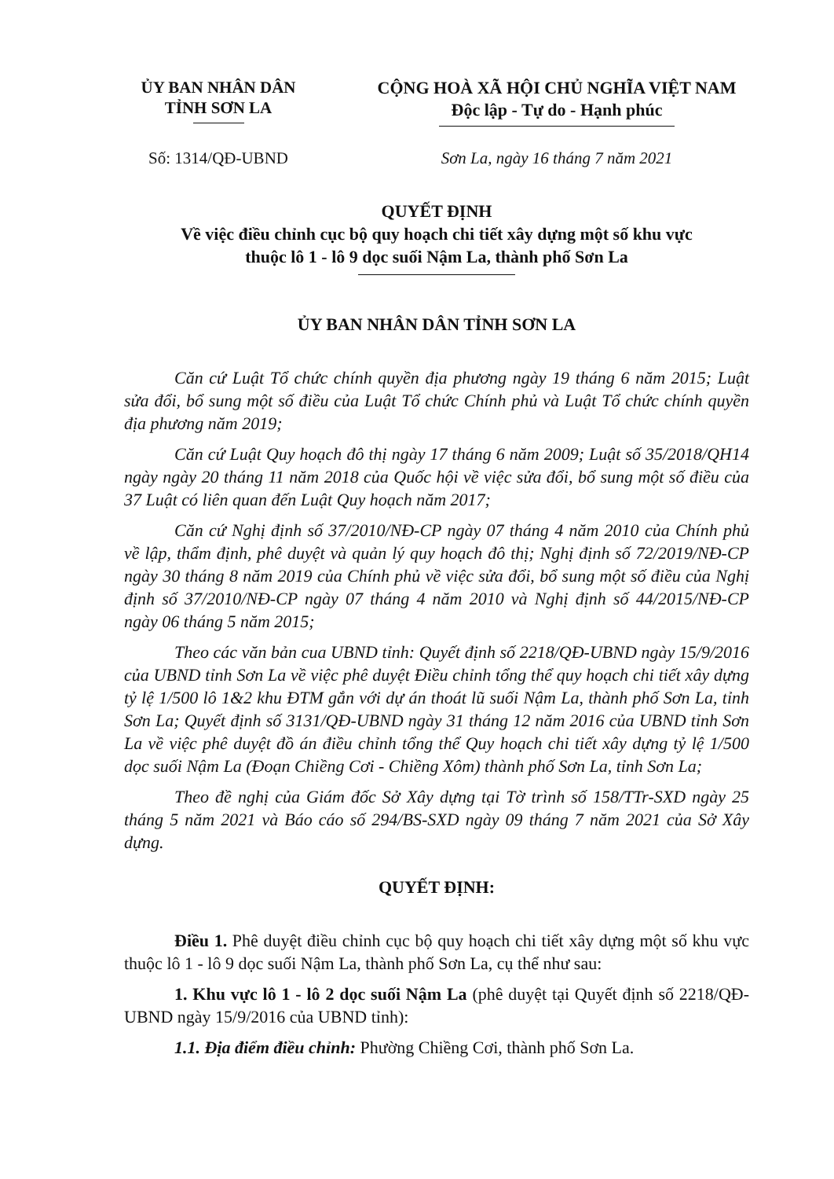ỦY BAN NHÂN DÂN
TỈNH SƠN LA
CỘNG HOÀ XÃ HỘI CHỦ NGHĨA VIỆT NAM
Độc lập - Tự do - Hạnh phúc
Số: 1314/QĐ-UBND Sơn La, ngày 16 tháng 7 năm 2021
QUYẾT ĐỊNH
Về việc điều chỉnh cục bộ quy hoạch chi tiết xây dựng một số khu vực
thuộc lô 1 - lô 9 dọc suối Nậm La, thành phố Sơn La
ỦY BAN NHÂN DÂN TỈNH SƠN LA
Căn cứ Luật Tổ chức chính quyền địa phương ngày 19 tháng 6 năm 2015; Luật sửa đổi, bổ sung một số điều của Luật Tổ chức Chính phủ và Luật Tổ chức chính quyền địa phương năm 2019;
Căn cứ Luật Quy hoạch đô thị ngày 17 tháng 6 năm 2009; Luật số 35/2018/QH14 ngày ngày 20 tháng 11 năm 2018 của Quốc hội về việc sửa đổi, bổ sung một số điều của 37 Luật có liên quan đến Luật Quy hoạch năm 2017;
Căn cứ Nghị định số 37/2010/NĐ-CP ngày 07 tháng 4 năm 2010 của Chính phủ về lập, thẩm định, phê duyệt và quản lý quy hoạch đô thị; Nghị định số 72/2019/NĐ-CP ngày 30 tháng 8 năm 2019 của Chính phủ về việc sửa đổi, bổ sung một số điều của Nghị định số 37/2010/NĐ-CP ngày 07 tháng 4 năm 2010 và Nghị định số 44/2015/NĐ-CP ngày 06 tháng 5 năm 2015;
Theo các văn bản cua UBND tỉnh: Quyết định số 2218/QĐ-UBND ngày 15/9/2016 của UBND tỉnh Sơn La về việc phê duyệt Điều chỉnh tổng thể quy hoạch chi tiết xây dựng tỷ lệ 1/500 lô 1&2 khu ĐTM gắn với dự án thoát lũ suối Nậm La, thành phố Sơn La, tỉnh Sơn La; Quyết định số 3131/QĐ-UBND ngày 31 tháng 12 năm 2016 của UBND tỉnh Sơn La về việc phê duyệt đồ án điều chỉnh tổng thể Quy hoạch chi tiết xây dựng tỷ lệ 1/500 dọc suối Nậm La (Đoạn Chiềng Cơi - Chiềng Xôm) thành phố Sơn La, tỉnh Sơn La;
Theo đề nghị của Giám đốc Sở Xây dựng tại Tờ trình số 158/TTr-SXD ngày 25 tháng 5 năm 2021 và Báo cáo số 294/BS-SXD ngày 09 tháng 7 năm 2021 của Sở Xây dựng.
QUYẾT ĐỊNH:
Điều 1. Phê duyệt điều chỉnh cục bộ quy hoạch chi tiết xây dựng một số khu vực thuộc lô 1 - lô 9 dọc suối Nậm La, thành phố Sơn La, cụ thể như sau:
1. Khu vực lô 1 - lô 2 dọc suối Nậm La (phê duyệt tại Quyết định số 2218/QĐ-UBND ngày 15/9/2016 của UBND tỉnh):
1.1. Địa điểm điều chỉnh: Phường Chiềng Cơi, thành phố Sơn La.